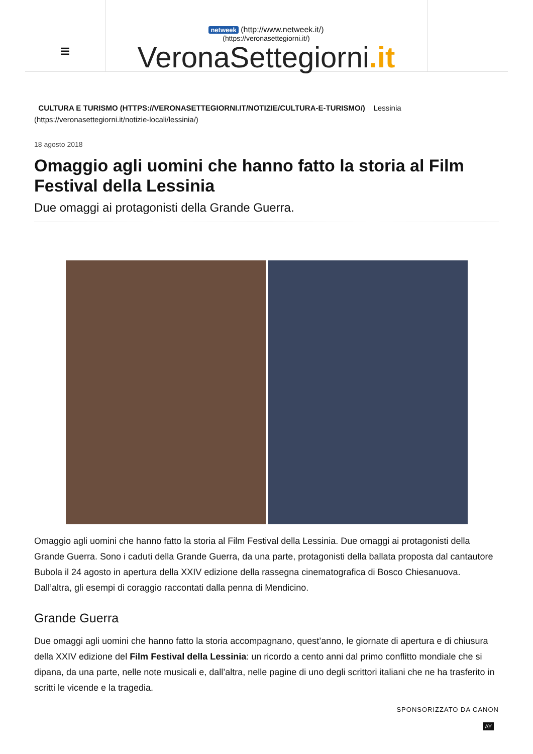≡
netweek (http://www.netweek.it/)
(https://veronasettegiorni.it/)
VeronaSettegiorni.it
CULTURA E TURISMO (HTTPS://VERONASETTEGIORNI.IT/NOTIZIE/CULTURA-E-TURISMO/) Lessinia
(https://veronasettegiorni.it/notizie-locali/lessinia/)
18 agosto 2018
Omaggio agli uomini che hanno fatto la storia al Film Festival della Lessinia
Due omaggi ai protagonisti della Grande Guerra.
Omaggio agli uomini che hanno fatto la storia al Film Festival della Lessinia. Due omaggi ai protagonisti della Grande Guerra. Sono i caduti della Grande Guerra, da una parte, protagonisti della ballata proposta dal cantautore Bubola il 24 agosto in apertura della XXIV edizione della rassegna cinematografica di Bosco Chiesanuova. Dall’altra, gli esempi di coraggio raccontati dalla penna di Mendicino.
Grande Guerra
Due omaggi agli uomini che hanno fatto la storia accompagnano, quest’anno, le giornate di apertura e di chiusura della XXIV edizione del Film Festival della Lessinia: un ricordo a cento anni dal primo conflitto mondiale che si dipana, da una parte, nelle note musicali e, dall’altra, nelle pagine di uno degli scrittori italiani che ne ha trasferito in scritti le vicende e la tragedia.
SPONSORIZZATO DA CANON
AY